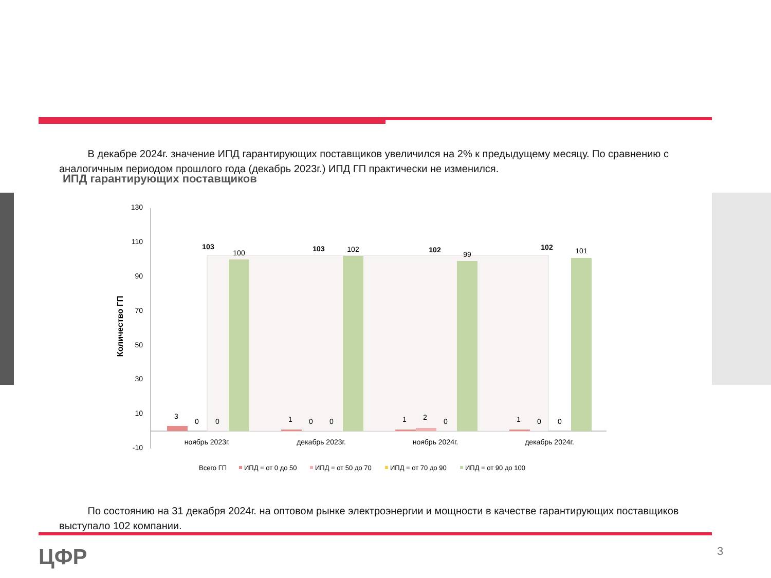В декабре 2024г. значение ИПД гарантирующих поставщиков увеличился на 2% к предыдущему месяцу. По сравнению с аналогичным периодом прошлого года (декабрь 2023г.) ИПД ГП практически не изменился.
ИПД гарантирующих поставщиков
Количество ГП
130
110
90
70
50
30
10
-10
100
102
99
101
103
103
102
102
3
0
0
1
0
0
1
2
0
1
0
0
ноябрь 2023г.
декабрь 2023г.
ноябрь 2024г.
декабрь 2024г.
Всего ГП
ИПД = от 0 до 50
ИПД = от 50 до 70
ИПД = от 70 до 90
ИПД = от 90 до 100
По состоянию на 31 декабря 2024г. на оптовом рынке электроэнергии и мощности в качестве гарантирующих поставщиков выступало 102 компании.
ЦФР 3